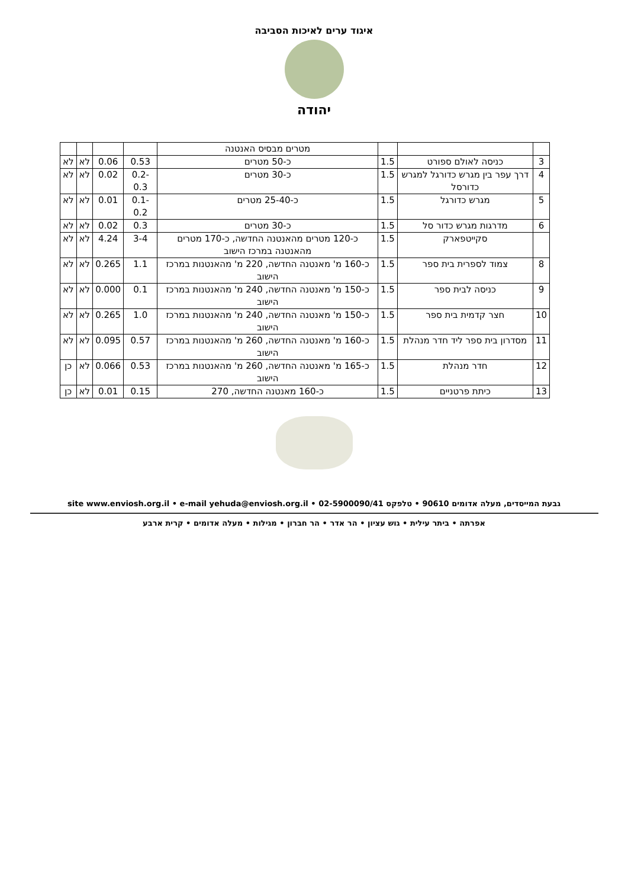איגוד ערים לאיכות הסביבה
יהודה
| | | | מטרים מבסיס האנטנה | | | | |
| 3 | כניסה לאולם ספורט | 1.5 | כ-50 מטרים | 0.53 | 0.06 | לא | לא |
| 4 | דרך עפר בין מגרש כדורגל למגרש כדורסל | 1.5 | כ-30 מטרים | 0.2-0.3 | 0.02 | לא | לא |
| 5 | מגרש כדורגל | 1.5 | כ-25-40 מטרים | 0.1-0.2 | 0.01 | לא | לא |
| 6 | מדרגות מגרש כדור סל | 1.5 | כ-30 מטרים | 0.3 | 0.02 | לא | לא |
| | סקייטפארק | 1.5 | כ-120 מטרים מהאנטנה החדשה, כ-170 מטרים מהאנטנה במרכז הישוב | 3-4 | 4.24 | לא | לא |
| 8 | צמוד לספרית בית ספר | 1.5 | כ-160 מ' מאנטנה החדשה, 220 מ' מהאנטנות במרכז הישוב | 1.1 | 0.265 | לא | לא |
| 9 | כניסה לבית ספר | 1.5 | כ-150 מ' מאנטנה החדשה, 240 מ' מהאנטנות במרכז הישוב | 0.1 | 0.000 | לא | לא |
| 10 | חצר קדמית בית ספר | 1.5 | כ-150 מ' מאנטנה החדשה, 240 מ' מהאנטנות במרכז הישוב | 1.0 | 0.265 | לא | לא |
| 11 | מסדרון בית ספר ליד חדר מנהלת | 1.5 | כ-160 מ' מאנטנה החדשה, 260 מ' מהאנטנות במרכז הישוב | 0.57 | 0.095 | לא | לא |
| 12 | חדר מנהלת | 1.5 | כ-165 מ' מאנטנה החדשה, 260 מ' מהאנטנות במרכז הישוב | 0.53 | 0.066 | לא | כן |
| 13 | כיתת פרטניים | 1.5 | כ-160 מאנטנה החדשה, 270 | 0.15 | 0.01 | לא | כן |
גבעת המייסדים, מעלה אדומים 90610 • טלפקס 02-5900090/41 • site www.enviosh.org.il • e-mail yehuda@enviosh.org.il
אפרתה • ביתר עילית • גוש עציון • הר אדר • הר חברון • מגילות • מעלה אדומים • קרית ארבע